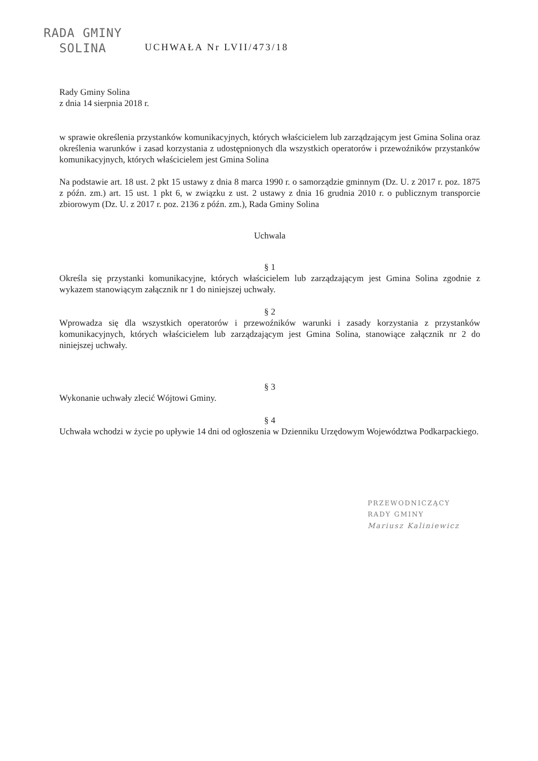RADA GMINY
SOLINA
UCHWAŁA Nr LVII/473/18
Rady Gminy Solina
z dnia 14 sierpnia 2018 r.
w sprawie określenia przystanków komunikacyjnych, których właścicielem lub zarządzającym jest Gmina Solina oraz określenia warunków i zasad korzystania z udostępnionych dla wszystkich operatorów i przewoźników przystanków komunikacyjnych, których właścicielem jest Gmina Solina
Na podstawie art. 18 ust. 2 pkt 15 ustawy z dnia 8 marca 1990 r. o samorządzie gminnym (Dz. U. z 2017 r. poz. 1875 z późn. zm.) art. 15 ust. 1 pkt 6, w związku z ust. 2 ustawy z dnia 16 grudnia 2010 r. o publicznym transporcie zbiorowym (Dz. U. z 2017 r. poz. 2136 z późn. zm.), Rada Gminy Solina
Uchwala
§ 1
Określa się przystanki komunikacyjne, których właścicielem lub zarządzającym jest Gmina Solina zgodnie z wykazem stanowiącym załącznik nr 1 do niniejszej uchwały.
§ 2
Wprowadza się dla wszystkich operatorów i przewoźników warunki i zasady korzystania z przystanków komunikacyjnych, których właścicielem lub zarządzającym jest Gmina Solina, stanowiące załącznik nr 2 do niniejszej uchwały.
§ 3
Wykonanie uchwały zlecić Wójtowi Gminy.
§ 4
Uchwała wchodzi w życie po upływie 14 dni od ogłoszenia w Dzienniku Urzędowym Województwa Podkarpackiego.
PRZEWODNICZĄCY
RADY GMINY
Mariusz Kaliniewicz